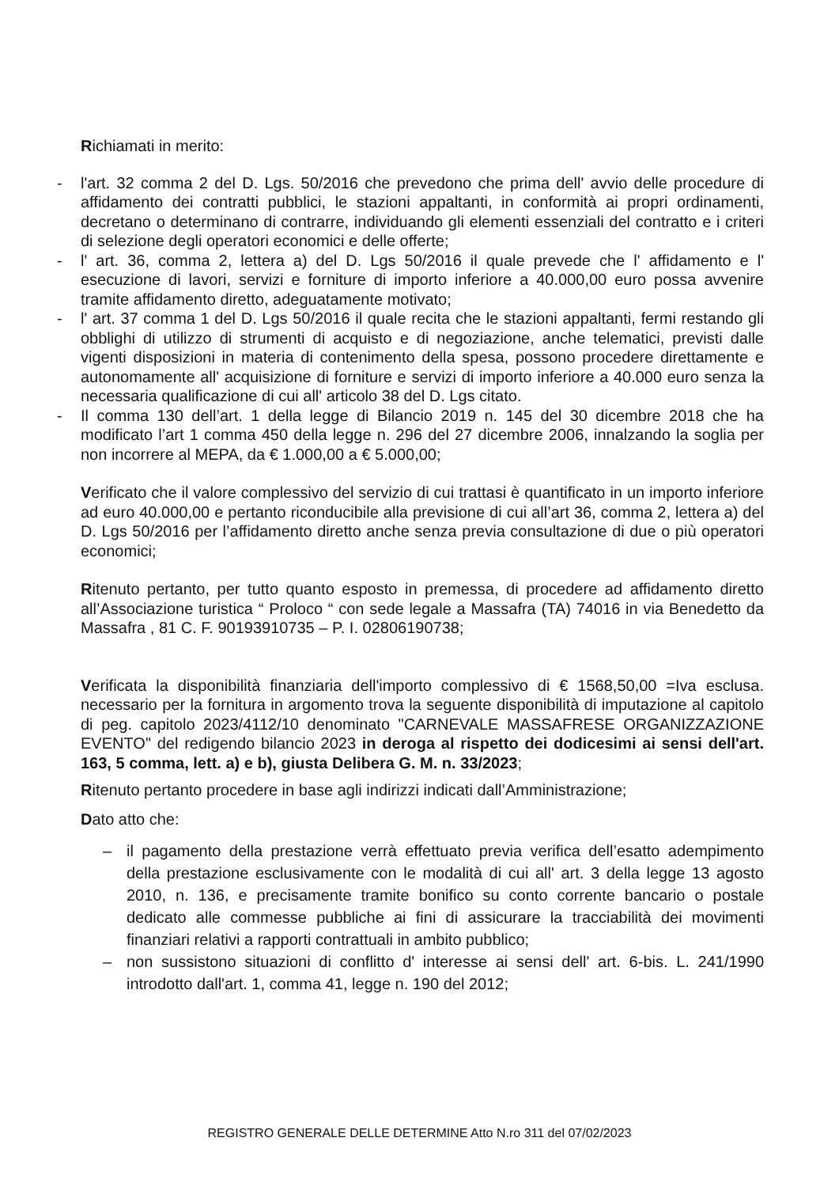Richiamati in merito:
- l'art. 32 comma 2 del D. Lgs. 50/2016 che prevedono che prima dell' avvio delle procedure di affidamento dei contratti pubblici, le stazioni appaltanti, in conformità ai propri ordinamenti, decretano o determinano di contrarre, individuando gli elementi essenziali del contratto e i criteri di selezione degli operatori economici e delle offerte;
- l' art. 36, comma 2, lettera a) del D. Lgs 50/2016 il quale prevede che l' affidamento e l' esecuzione di lavori, servizi e forniture di importo inferiore a 40.000,00 euro possa avvenire tramite affidamento diretto, adeguatamente motivato;
- l' art. 37 comma 1 del D. Lgs 50/2016 il quale recita che le stazioni appaltanti, fermi restando gli obblighi di utilizzo di strumenti di acquisto e di negoziazione, anche telematici, previsti dalle vigenti disposizioni in materia di contenimento della spesa, possono procedere direttamente e autonomamente all' acquisizione di forniture e servizi di importo inferiore a 40.000 euro senza la necessaria qualificazione di cui all' articolo 38 del D. Lgs citato.
- Il comma 130 dell’art. 1 della legge di Bilancio 2019 n. 145 del 30 dicembre 2018 che ha modificato l’art 1 comma 450 della legge n. 296 del 27 dicembre 2006, innalzando la soglia per non incorrere al MEPA, da € 1.000,00 a € 5.000,00;
Verificato che il valore complessivo del servizio di cui trattasi è quantificato in un importo inferiore ad euro 40.000,00 e pertanto riconducibile alla previsione di cui all’art 36, comma 2, lettera a) del D. Lgs 50/2016 per l’affidamento diretto anche senza previa consultazione di due o più operatori economici;
Ritenuto pertanto, per tutto quanto esposto in premessa, di procedere ad affidamento diretto all’Associazione turistica “ Proloco “ con sede legale a Massafra (TA) 74016 in via Benedetto da Massafra , 81 C. F. 90193910735 – P. I. 02806190738;
Verificata la disponibilità finanziaria dell'importo complessivo di € 1568,50,00 =Iva esclusa. necessario per la fornitura in argomento trova la seguente disponibilità di imputazione al capitolo di peg. capitolo 2023/4112/10 denominato "CARNEVALE MASSAFRESE ORGANIZZAZIONE EVENTO" del redigendo bilancio 2023 in deroga al rispetto dei dodicesimi ai sensi dell'art. 163, 5 comma, lett. a) e b), giusta Delibera G. M. n. 33/2023;
Ritenuto pertanto procedere in base agli indirizzi indicati dall’Amministrazione;
Dato atto che:
– il pagamento della prestazione verrà effettuato previa verifica dell’esatto adempimento della prestazione esclusivamente con le modalità di cui all' art. 3 della legge 13 agosto 2010, n. 136, e precisamente tramite bonifico su conto corrente bancario o postale dedicato alle commesse pubbliche ai fini di assicurare la tracciabilità dei movimenti finanziari relativi a rapporti contrattuali in ambito pubblico;
– non sussistono situazioni di conflitto d' interesse ai sensi dell' art. 6-bis. L. 241/1990 introdotto dall'art. 1, comma 41, legge n. 190 del 2012;
REGISTRO GENERALE DELLE DETERMINE Atto N.ro 311 del 07/02/2023